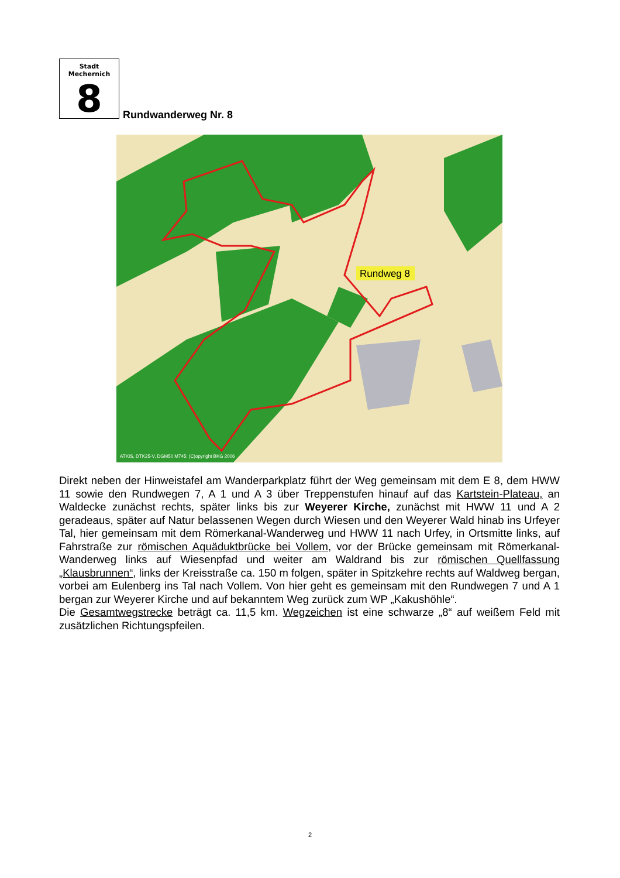Stadt Mechernich
8
Rundwanderweg Nr. 8
Rundweg 8
ATKIS, DTK25-V, DGM50 M745; (C)opyright BKG 2006
Direkt neben der Hinweistafel am Wanderparkplatz führt der Weg gemeinsam mit dem E 8, dem HWW 11 sowie den Rundwegen 7, A 1 und A 3 über Treppenstufen hinauf auf das Kartstein-Plateau, an Waldecke zunächst rechts, später links bis zur Weyerer Kirche, zunächst mit HWW 11 und A 2 geradeaus, später auf Natur belassenen Wegen durch Wiesen und den Weyerer Wald hinab ins Urfeyer Tal, hier gemeinsam mit dem Römerkanal-Wanderweg und HWW 11 nach Urfey, in Ortsmitte links, auf Fahrstraße zur römischen Aquäduktbrücke bei Vollem, vor der Brücke gemeinsam mit Römerkanal-Wanderweg links auf Wiesenpfad und weiter am Waldrand bis zur römischen Quellfassung „Klausbrunnen“, links der Kreisstraße ca. 150 m folgen, später in Spitzkehre rechts auf Waldweg bergan, vorbei am Eulenberg ins Tal nach Vollem. Von hier geht es gemeinsam mit den Rundwegen 7 und A 1 bergan zur Weyerer Kirche und auf bekanntem Weg zurück zum WP „Kakushöhle“.
Die Gesamtwegstrecke beträgt ca. 11,5 km. Wegzeichen ist eine schwarze „8“ auf weißem Feld mit zusätzlichen Richtungspfeilen.
2